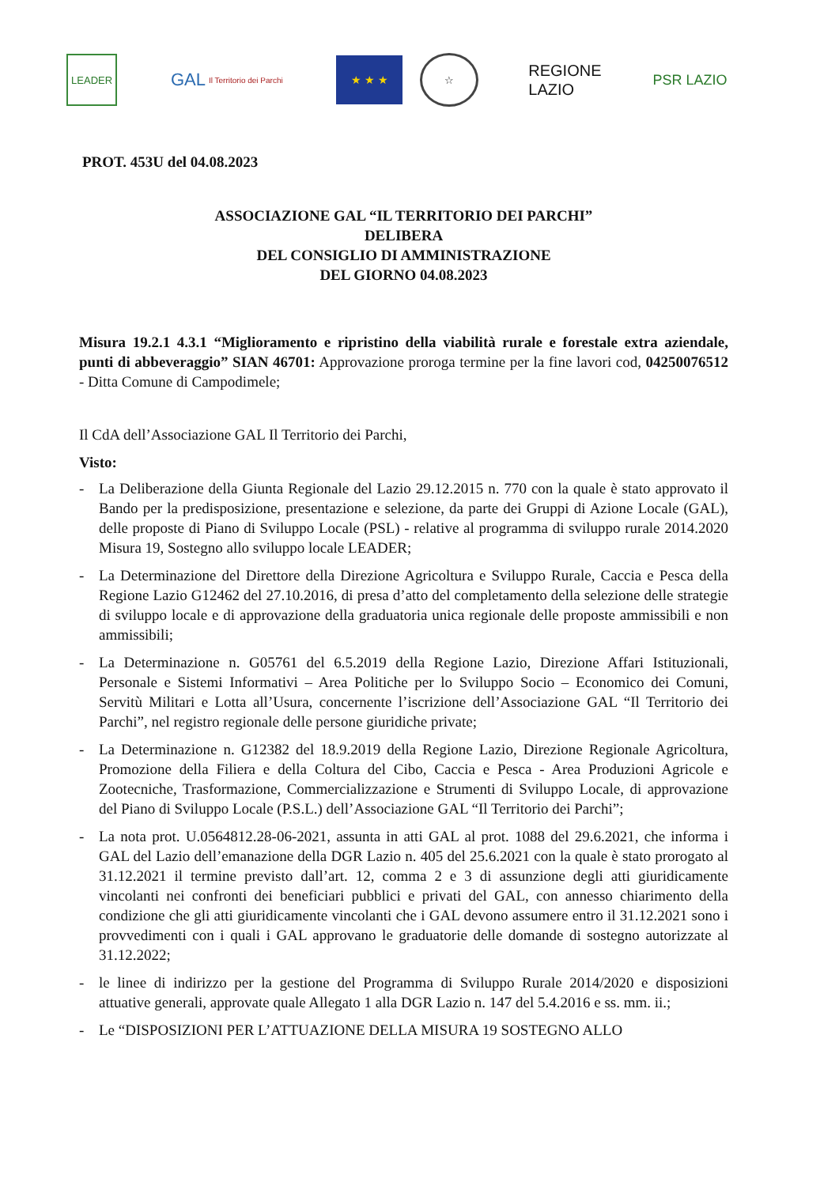LEADER
GAL Il Territorio dei Parchi
★ ★ ★ ☆
REGIONE
LAZIO
PSR LAZIO
PROT. 453U del 04.08.2023
ASSOCIAZIONE GAL “IL TERRITORIO DEI PARCHI”
DELIBERA
DEL CONSIGLIO DI AMMINISTRAZIONE
DEL GIORNO 04.08.2023
Misura 19.2.1 4.3.1 “Miglioramento e ripristino della viabilità rurale e forestale extra aziendale, punti di abbeveraggio” SIAN 46701: Approvazione proroga termine per la fine lavori cod, 04250076512 - Ditta Comune di Campodimele;
Il CdA dell’Associazione GAL Il Territorio dei Parchi,
Visto:
- La Deliberazione della Giunta Regionale del Lazio 29.12.2015 n. 770 con la quale è stato approvato il Bando per la predisposizione, presentazione e selezione, da parte dei Gruppi di Azione Locale (GAL), delle proposte di Piano di Sviluppo Locale (PSL) - relative al programma di sviluppo rurale 2014.2020 Misura 19, Sostegno allo sviluppo locale LEADER;
- La Determinazione del Direttore della Direzione Agricoltura e Sviluppo Rurale, Caccia e Pesca della Regione Lazio G12462 del 27.10.2016, di presa d’atto del completamento della selezione delle strategie di sviluppo locale e di approvazione della graduatoria unica regionale delle proposte ammissibili e non ammissibili;
- La Determinazione n. G05761 del 6.5.2019 della Regione Lazio, Direzione Affari Istituzionali, Personale e Sistemi Informativi – Area Politiche per lo Sviluppo Socio – Economico dei Comuni, Servitù Militari e Lotta all’Usura, concernente l’iscrizione dell’Associazione GAL “Il Territorio dei Parchi”, nel registro regionale delle persone giuridiche private;
- La Determinazione n. G12382 del 18.9.2019 della Regione Lazio, Direzione Regionale Agricoltura, Promozione della Filiera e della Coltura del Cibo, Caccia e Pesca - Area Produzioni Agricole e Zootecniche, Trasformazione, Commercializzazione e Strumenti di Sviluppo Locale, di approvazione del Piano di Sviluppo Locale (P.S.L.) dell’Associazione GAL “Il Territorio dei Parchi”;
- La nota prot. U.0564812.28-06-2021, assunta in atti GAL al prot. 1088 del 29.6.2021, che informa i GAL del Lazio dell’emanazione della DGR Lazio n. 405 del 25.6.2021 con la quale è stato prorogato al 31.12.2021 il termine previsto dall’art. 12, comma 2 e 3 di assunzione degli atti giuridicamente vincolanti nei confronti dei beneficiari pubblici e privati del GAL, con annesso chiarimento della condizione che gli atti giuridicamente vincolanti che i GAL devono assumere entro il 31.12.2021 sono i provvedimenti con i quali i GAL approvano le graduatorie delle domande di sostegno autorizzate al 31.12.2022;
- le linee di indirizzo per la gestione del Programma di Sviluppo Rurale 2014/2020 e disposizioni attuative generali, approvate quale Allegato 1 alla DGR Lazio n. 147 del 5.4.2016 e ss. mm. ii.;
- Le “DISPOSIZIONI PER L’ATTUAZIONE DELLA MISURA 19 SOSTEGNO ALLO